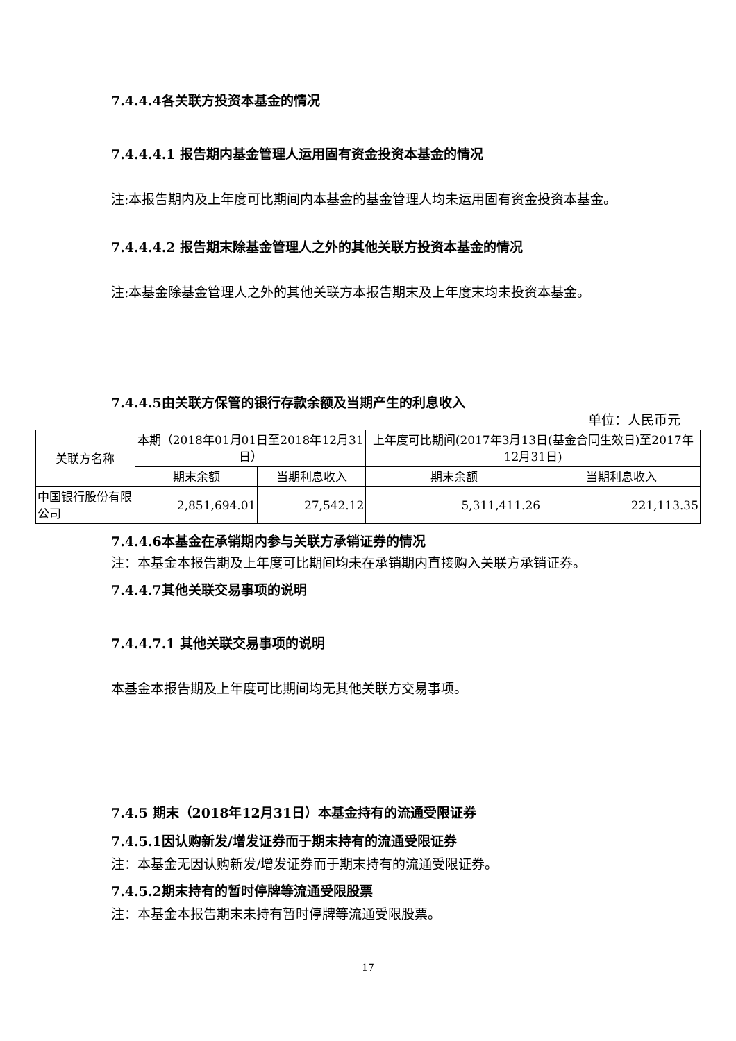7.4.4.4各关联方投资本基金的情况
7.4.4.4.1 报告期内基金管理人运用固有资金投资本基金的情况
注:本报告期内及上年度可比期间内本基金的基金管理人均未运用固有资金投资本基金。
7.4.4.4.2 报告期末除基金管理人之外的其他关联方投资本基金的情况
注:本基金除基金管理人之外的其他关联方本报告期末及上年度末均未投资本基金。
7.4.4.5由关联方保管的银行存款余额及当期产生的利息收入
单位：人民币元
| 关联方名称 | 本期（2018年01月01日至2018年12月31日） | | 上年度可比期间(2017年3月13日(基金合同生效日)至2017年12月31日) | |
| --- | --- | --- | --- | --- |
| | 期末余额 | 当期利息收入 | 期末余额 | 当期利息收入 |
| 中国银行股份有限公司 | 2,851,694.01 | 27,542.12 | 5,311,411.26 | 221,113.35 |
7.4.4.6本基金在承销期内参与关联方承销证券的情况
注：本基金本报告期及上年度可比期间均未在承销期内直接购入关联方承销证券。
7.4.4.7其他关联交易事项的说明
7.4.4.7.1 其他关联交易事项的说明
本基金本报告期及上年度可比期间均无其他关联方交易事项。
7.4.5 期末（2018年12月31日）本基金持有的流通受限证券
7.4.5.1因认购新发/增发证券而于期末持有的流通受限证券
注：本基金无因认购新发/增发证券而于期末持有的流通受限证券。
7.4.5.2期末持有的暂时停牌等流通受限股票
注：本基金本报告期末未持有暂时停牌等流通受限股票。
17